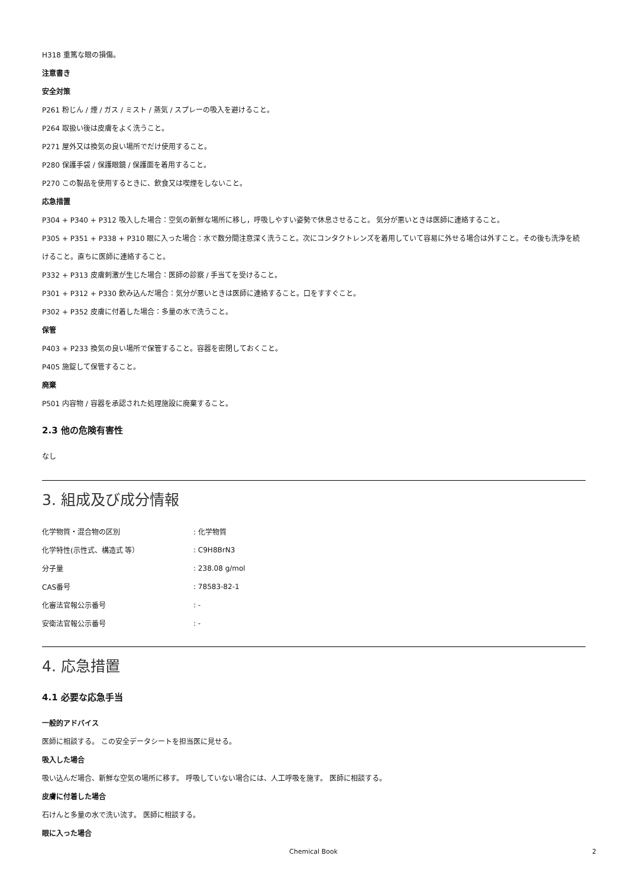H318 重篤な眼の損傷。
注意書き
安全対策
P261 粉じん / 煙 / ガス / ミスト / 蒸気 / スプレーの吸入を避けること。
P264 取扱い後は皮膚をよく洗うこと。
P271 屋外又は換気の良い場所でだけ使用すること。
P280 保護手袋 / 保護眼鏡 / 保護面を着用すること。
P270 この製品を使用するときに、飲食又は喫煙をしないこと。
応急措置
P304 + P340 + P312 吸入した場合：空気の新鮮な場所に移し，呼吸しやすい姿勢で休息させること。 気分が悪いときは医師に連絡すること。
P305 + P351 + P338 + P310 眼に入った場合：水で数分間注意深く洗うこと。次にコンタクトレンズを着用していて容易に外せる場合は外すこと。その後も洗浄を続けること。直ちに医師に連絡すること。
P332 + P313 皮膚刺激が生じた場合：医師の診察 / 手当てを受けること。
P301 + P312 + P330 飲み込んだ場合：気分が悪いときは医師に連絡すること。口をすすぐこと。
P302 + P352 皮膚に付着した場合：多量の水で洗うこと。
保管
P403 + P233 換気の良い場所で保管すること。容器を密閉しておくこと。
P405 施錠して保管すること。
廃棄
P501 内容物 / 容器を承認された処理施設に廃棄すること。
2.3 他の危険有害性
なし
3. 組成及び成分情報
| 化学物質・混合物の区別 | : 化学物質 |
| 化学特性(示性式、構造式 等） | : C9H8BrN3 |
| 分子量 | : 238.08 g/mol |
| CAS番号 | : 78583-82-1 |
| 化審法官報公示番号 | : - |
| 安衛法官報公示番号 | : - |
4. 応急措置
4.1 必要な応急手当
一般的アドバイス
医師に相談する。 この安全データシートを担当医に見せる。
吸入した場合
吸い込んだ場合、新鮮な空気の場所に移す。 呼吸していない場合には、人工呼吸を施す。 医師に相談する。
皮膚に付着した場合
石けんと多量の水で洗い流す。 医師に相談する。
眼に入った場合
Chemical Book 2